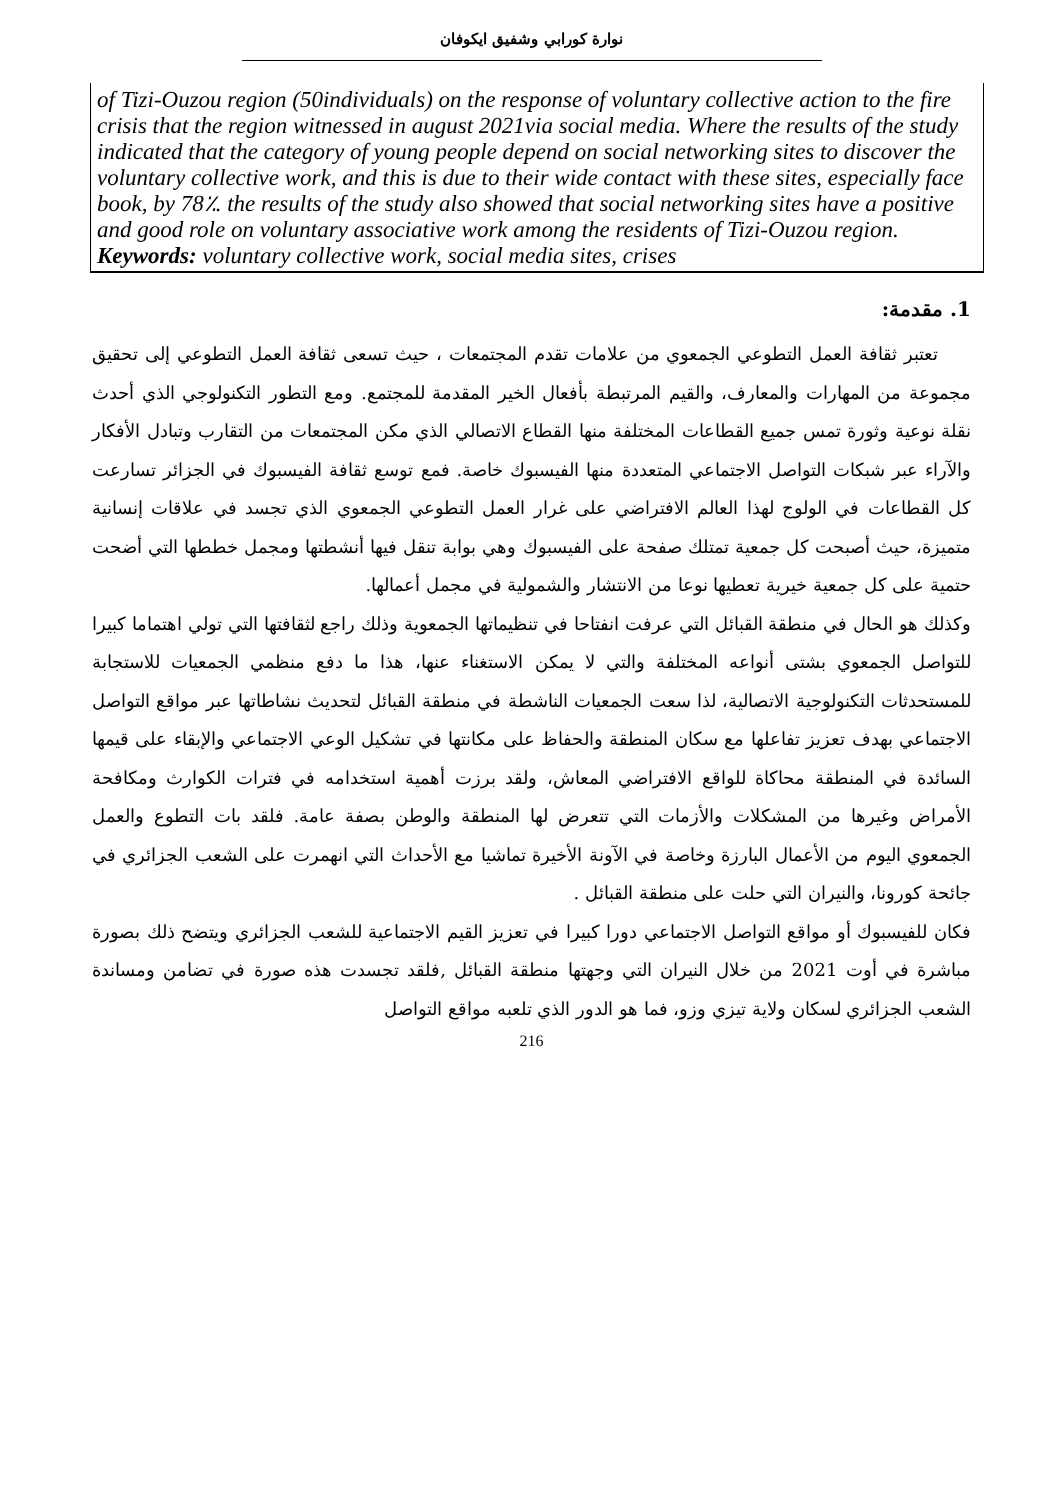نوارة كورابي وشفيق ايكوفان
of Tizi-Ouzou region (50individuals) on the response of voluntary collective action to the fire crisis that the region witnessed in august 2021via social media. Where the results of the study indicated that the category of young people depend on social networking sites to discover the voluntary collective work, and this is due to their wide contact with these sites, especially face book, by 78٪. the results of the study also showed that social networking sites have a positive and good role on voluntary associative work among the residents of Tizi-Ouzou region.
Keywords: voluntary collective work, social media sites, crises
1. مقدمة:
تعتبر ثقافة العمل التطوعي الجمعوي من علامات تقدم المجتمعات ، حيث تسعى ثقافة العمل التطوعي إلى تحقيق مجموعة من المهارات والمعارف، والقيم المرتبطة بأفعال الخير المقدمة للمجتمع. ومع التطور التكنولوجي الذي أحدث نقلة نوعية وثورة تمس جميع القطاعات المختلفة منها القطاع الاتصالي الذي مكن المجتمعات من التقارب وتبادل الأفكار والآراء عبر شبكات التواصل الاجتماعي المتعددة منها الفيسبوك خاصة. فمع توسع ثقافة الفيسبوك في الجزائر تسارعت كل القطاعات في الولوج لهذا العالم الافتراضي على غرار العمل التطوعي الجمعوي الذي تجسد في علاقات إنسانية متميزة، حيث أصبحت كل جمعية تمتلك صفحة على الفيسبوك وهي بوابة تنقل فيها أنشطتها ومجمل خططها التي أضحت حتمية على كل جمعية خيرية تعطيها نوعا من الانتشار والشمولية في مجمل أعمالها.
وكذلك هو الحال في منطقة القبائل التي عرفت انفتاحا في تنظيماتها الجمعوية وذلك راجع لثقافتها التي تولي اهتماما كبيرا للتواصل الجمعوي بشتى أنواعه المختلفة والتي لا يمكن الاستغناء عنها، هذا ما دفع منظمي الجمعيات للاستجابة للمستحدثات التكنولوجية الاتصالية، لذا سعت الجمعيات الناشطة في منطقة القبائل لتحديث نشاطاتها عبر مواقع التواصل الاجتماعي بهدف تعزيز تفاعلها مع سكان المنطقة والحفاظ على مكانتها في تشكيل الوعي الاجتماعي والإبقاء على قيمها السائدة في المنطقة محاكاة للواقع الافتراضي المعاش، ولقد برزت أهمية استخدامه في فترات الكوارث ومكافحة الأمراض وغيرها من المشكلات والأزمات التي تتعرض لها المنطقة والوطن بصفة عامة. فلقد بات التطوع والعمل الجمعوي اليوم من الأعمال البارزة وخاصة في الآونة الأخيرة تماشيا مع الأحداث التي انهمرت على الشعب الجزائري في جائحة كورونا، والنيران التي حلت على منطقة القبائل .
فكان للفيسبوك أو مواقع التواصل الاجتماعي دورا كبيرا في تعزيز القيم الاجتماعية للشعب الجزائري ويتضح ذلك بصورة مباشرة في أوت 2021 من خلال النيران التي وجهتها منطقة القبائل ,فلقد تجسدت هذه صورة في تضامن ومساندة الشعب الجزائري لسكان ولاية تيزي وزو، فما هو الدور الذي تلعبه مواقع التواصل
216